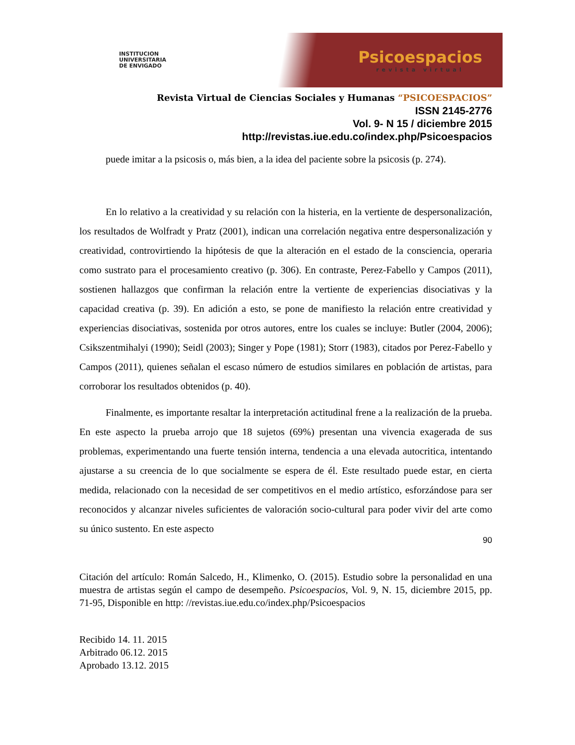INSTITUCION
UNIVERSITARIA
DE ENVIGADO
Psicoespacios
revista virtual
Revista Virtual de Ciencias Sociales y Humanas “PSICOESPACIOS”
ISSN 2145-2776
Vol. 9- N 15 / diciembre 2015
http://revistas.iue.edu.co/index.php/Psicoespacios
puede imitar a la psicosis o, más bien, a la idea del paciente sobre la psicosis (p. 274).
En lo relativo a la creatividad y su relación con la histeria, en la vertiente de despersonalización, los resultados de Wolfradt y Pratz (2001), indican una correlación negativa entre despersonalización y creatividad, controvirtiendo la hipótesis de que la alteración en el estado de la consciencia, operaria como sustrato para el procesamiento creativo (p. 306). En contraste, Perez-Fabello y Campos (2011), sostienen hallazgos que confirman la relación entre la vertiente de experiencias disociativas y la capacidad creativa (p. 39). En adición a esto, se pone de manifiesto la relación entre creatividad y experiencias disociativas, sostenida por otros autores, entre los cuales se incluye: Butler (2004, 2006); Csikszentmihalyi (1990); Seidl (2003); Singer y Pope (1981); Storr (1983), citados por Perez-Fabello y Campos (2011), quienes señalan el escaso número de estudios similares en población de artistas, para corroborar los resultados obtenidos (p. 40).
Finalmente, es importante resaltar la interpretación actitudinal frene a la realización de la prueba. En este aspecto la prueba arrojo que 18 sujetos (69%) presentan una vivencia exagerada de sus problemas, experimentando una fuerte tensión interna, tendencia a una elevada autocritica, intentando ajustarse a su creencia de lo que socialmente se espera de él. Este resultado puede estar, en cierta medida, relacionado con la necesidad de ser competitivos en el medio artístico, esforzándose para ser reconocidos y alcanzar niveles suficientes de valoración socio-cultural para poder vivir del arte como su único sustento. En este aspecto
90
Citación del artículo: Román Salcedo, H., Klimenko, O. (2015). Estudio sobre la personalidad en una muestra de artistas según el campo de desempeño. Psicoespacios, Vol. 9, N. 15, diciembre 2015, pp. 71-95, Disponible en http: //revistas.iue.edu.co/index.php/Psicoespacios
Recibido 14. 11. 2015
Arbitrado 06.12. 2015
Aprobado 13.12. 2015